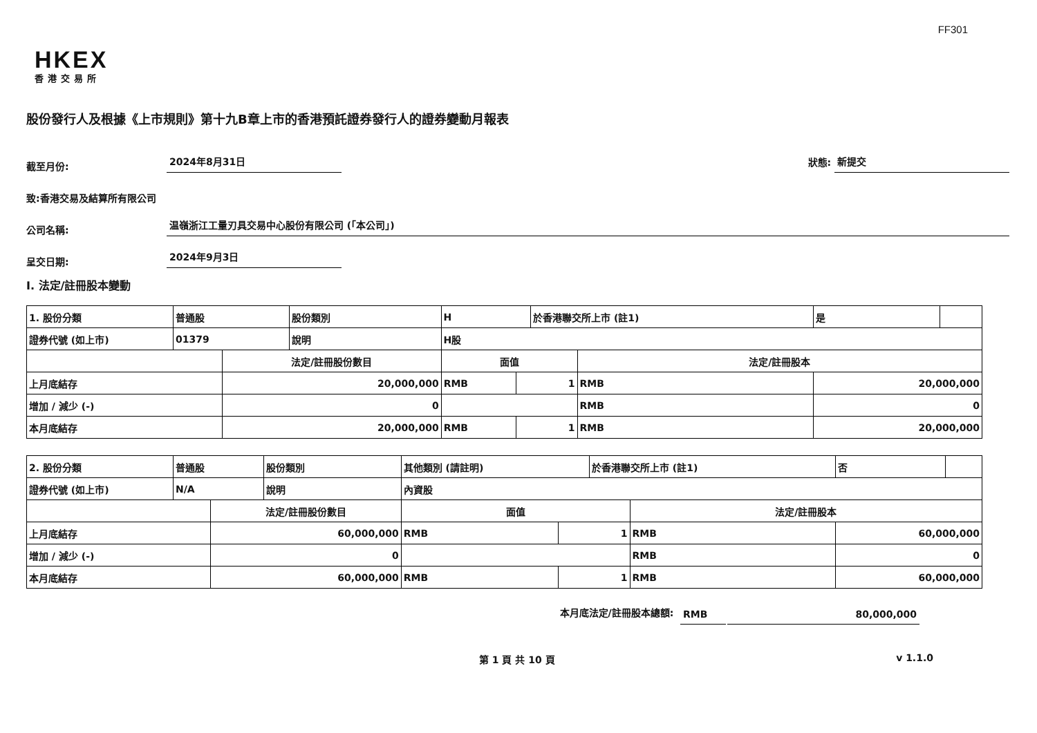FF301
HKEX
香港交易所
股份發行人及根據《上市規則》第十九B章上市的香港預託證券發行人的證券變動月報表
截至月份: 2024年8月31日 狀態: 新提交
致:香港交易及結算所有限公司
公司名稱: 温嶺浙江工量刃具交易中心股份有限公司 (「本公司」)
呈交日期: 2024年9月3日
I. 法定/註冊股本變動
| 1. 股份分類 | 普通股 | | 股份類別 | H | | | 於香港聯交所上市 (註1) | | 是 | |
| 證券代號 (如上市) | 01379 | | 說明 | H股 | | | | | | |
| | | 法定/註冊股份數目 | | | 面值 | | | 法定/註冊股本 | | |
| 上月底結存 | | 20,000,000 | | | RMB | 1 | | RMB | 20,000,000 | |
| 增加 / 減少 (-) | | 0 | | | | | | RMB | 0 | |
| 本月底結存 | | 20,000,000 | | | RMB | 1 | | RMB | 20,000,000 | |
| 2. 股份分類 | 普通股 | | 股份類別 | 其他類別 (請註明) | | | 於香港聯交所上市 (註1) | | 否 | |
| 證券代號 (如上市) | N/A | | 說明 | 內資股 | | | | | | |
| | | 法定/註冊股份數目 | | | 面值 | | | 法定/註冊股本 | | |
| 上月底結存 | | 60,000,000 | | | RMB | 1 | | RMB | 60,000,000 | |
| 增加 / 減少 (-) | | 0 | | | | | | RMB | 0 | |
| 本月底結存 | | 60,000,000 | | | RMB | 1 | | RMB | 60,000,000 | |
本月底法定/註冊股本總額: RMB 80,000,000
第 1 頁 共 10 頁 v 1.1.0